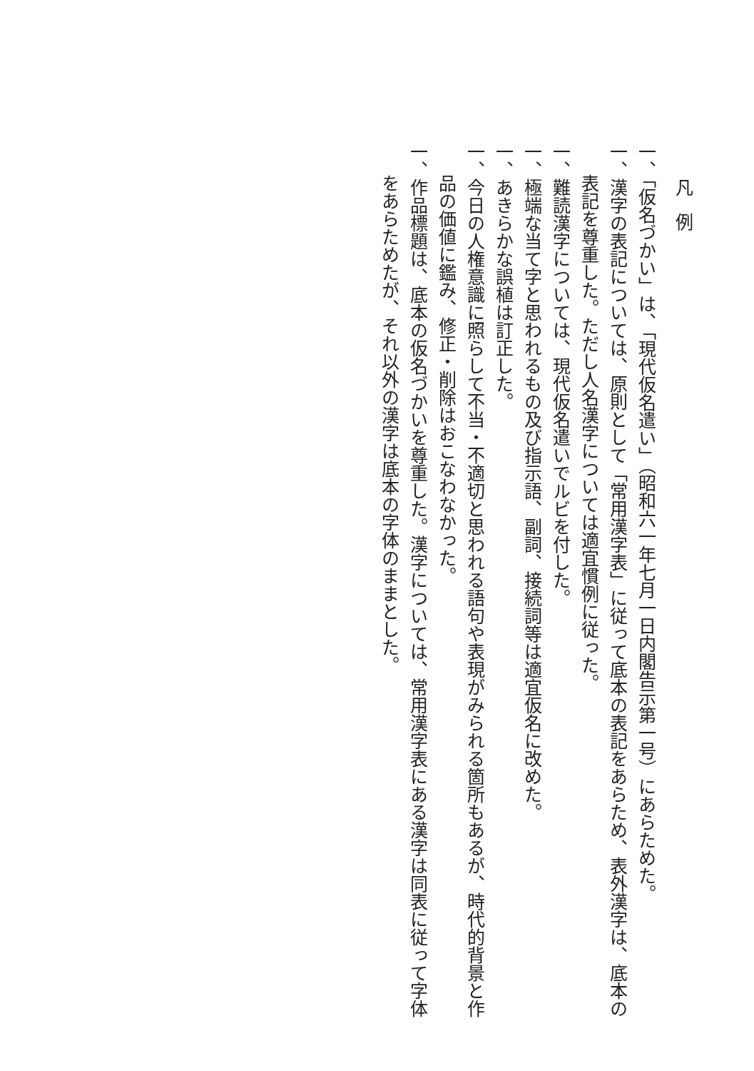凡例
一、「仮名づかい」は、「現代仮名遣い」（昭和六一年七月一日内閣告示第一号）にあらためた。
一、漢字の表記については、原則として「常用漢字表」に従って底本の表記をあらため、表外漢字は、底本の表記を尊重した。ただし人名漢字については適宜慣例に従った。
一、難読漢字については、現代仮名遣いでルビを付した。
一、極端な当て字と思われるもの及び指示語、副詞、接続詞等は適宜仮名に改めた。
一、あきらかな誤植は訂正した。
一、今日の人権意識に照らして不当・不適切と思われる語句や表現がみられる箇所もあるが、時代的背景と作品の価値に鑑み、修正・削除はおこなわなかった。
一、作品標題は、底本の仮名づかいを尊重した。漢字については、常用漢字表にある漢字は同表に従って字体をあらためたが、それ以外の漢字は底本の字体のままとした。